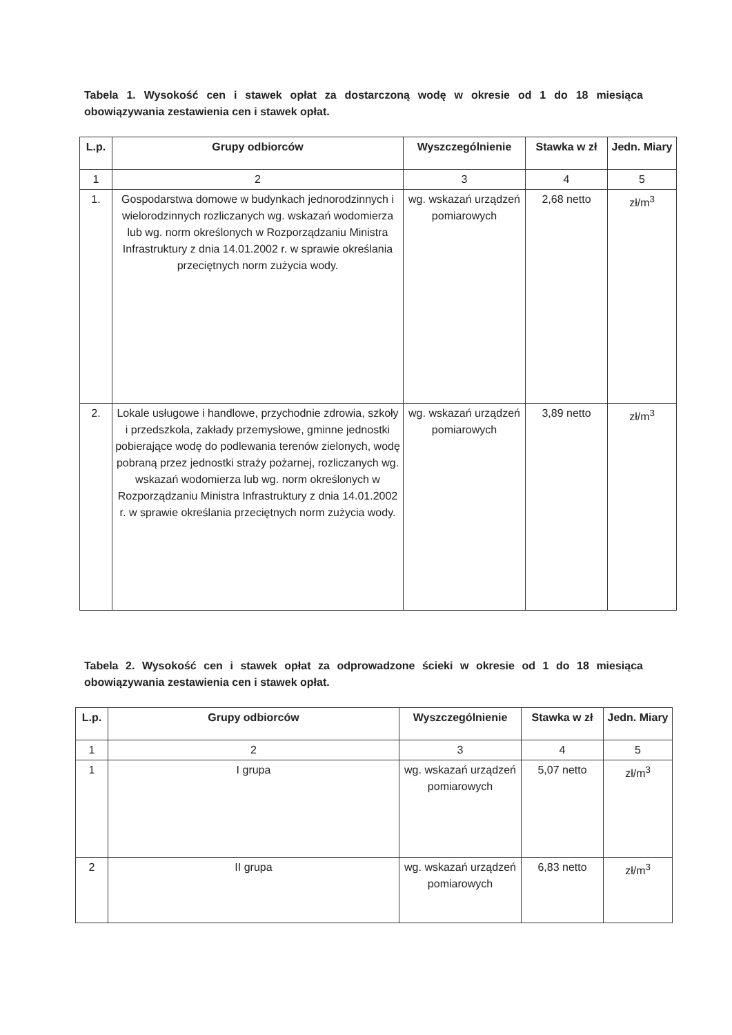Tabela 1. Wysokość cen i stawek opłat za dostarczoną wodę w okresie od 1 do 18 miesiąca obowiązywania zestawienia cen i stawek opłat.
| L.p. | Grupy odbiorców | Wyszczególnienie | Stawka w zł | Jedn. Miary |
| --- | --- | --- | --- | --- |
| 1 | 2 | 3 | 4 | 5 |
| 1. | Gospodarstwa domowe w budynkach jednorodzinnych i wielorodzinnych rozliczanych wg. wskazań wodomierza lub wg. norm określonych w Rozporządzaniu Ministra Infrastruktury z dnia 14.01.2002 r. w sprawie określania przeciętnych norm zużycia wody. | wg. wskazań urządzeń pomiarowych | 2,68 netto | zł/m<sup>3</sup> |
| 2. | Lokale usługowe i handlowe, przychodnie zdrowia, szkoły i przedszkola, zakłady przemysłowe, gminne jednostki pobierające wodę do podlewania terenów zielonych, wodę pobraną przez jednostki straży pożarnej, rozliczanych wg. wskazań wodomierza lub wg. norm określonych w Rozporządzaniu Ministra Infrastruktury z dnia 14.01.2002 r. w sprawie określania przeciętnych norm zużycia wody. | wg. wskazań urządzeń pomiarowych | 3,89 netto | zł/m<sup>3</sup> |
Tabela 2. Wysokość cen i stawek opłat za odprowadzone ścieki w okresie od 1 do 18 miesiąca obowiązywania zestawienia cen i stawek opłat.
| L.p. | Grupy odbiorców | Wyszczególnienie | Stawka w zł | Jedn. Miary |
| --- | --- | --- | --- | --- |
| 1 | 2 | 3 | 4 | 5 |
| 1 | I grupa | wg. wskazań urządzeń pomiarowych | 5,07 netto | zł/m<sup>3</sup> |
| 2 | II grupa | wg. wskazań urządzeń pomiarowych | 6,83 netto | zł/m<sup>3</sup> |